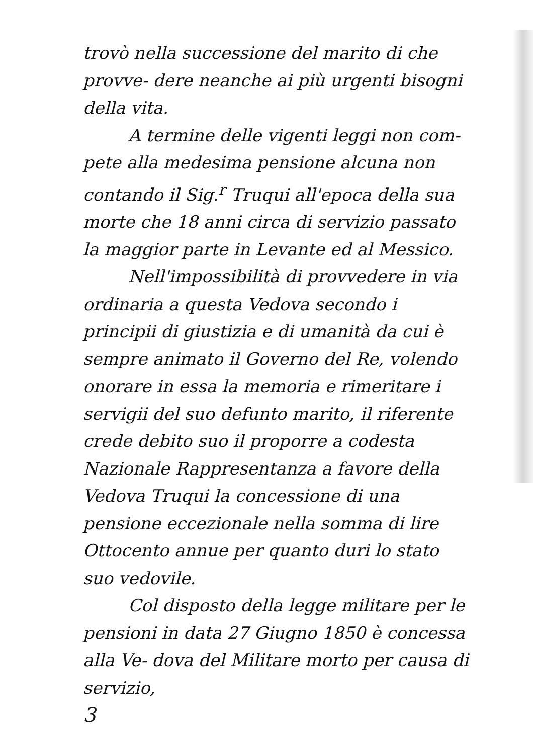trovò nella successione del marito di che provve- dere neanche ai più urgenti bisogni della vita.
A termine delle vigenti leggi non com- pete alla medesima pensione alcuna non contando il Sig.<sup>r</sup> Truqui all'epoca della sua morte che 18 anni circa di servizio passato la maggior parte in Levante ed al Messico.
Nell'impossibilità di provvedere in via ordinaria a questa Vedova secondo i principii di giustizia e di umanità da cui è sempre animato il Governo del Re, volendo onorare in essa la memoria e rimeritare i servigii del suo defunto marito, il riferente crede debito suo il proporre a codesta Nazionale Rappresentanza a favore della Vedova Truqui la concessione di una pensione eccezionale nella somma di lire Ottocento annue per quanto duri lo stato suo vedovile.
Col disposto della legge militare per le pensioni in data 27 Giugno 1850 è concessa alla Ve- dova del Militare morto per causa di servizio,
3